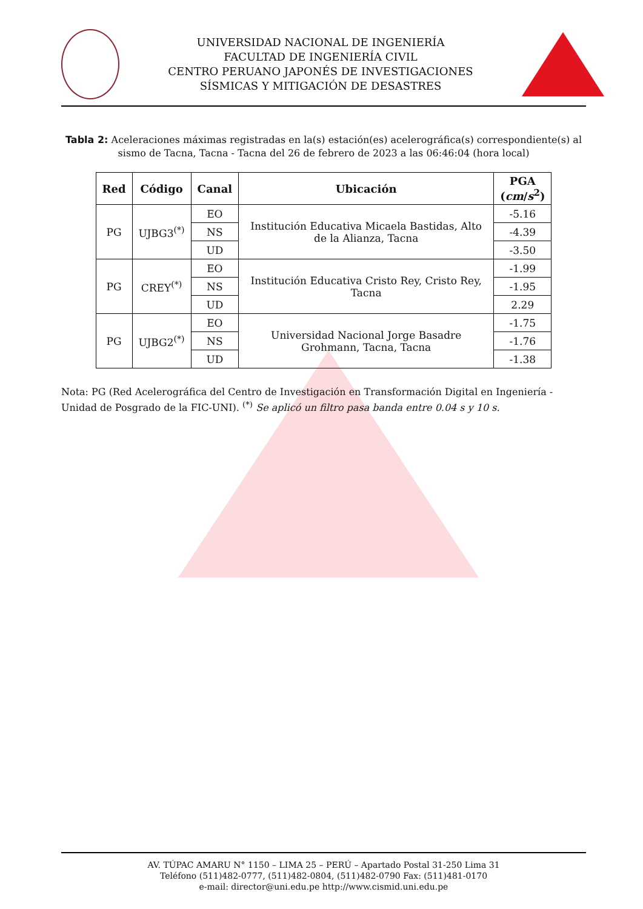UNIVERSIDAD NACIONAL DE INGENIERÍA
FACULTAD DE INGENIERÍA CIVIL
CENTRO PERUANO JAPONÉS DE INVESTIGACIONES
SÍSMICAS Y MITIGACIÓN DE DESASTRES
Tabla 2: Aceleraciones máximas registradas en la(s) estación(es) acelerográfica(s) correspondiente(s) al sismo de Tacna, Tacna - Tacna del 26 de febrero de 2023 a las 06:46:04 (hora local)
| Red | Código | Canal | Ubicación | PGA ( cm / s<sup>2</sup>) |
| --- | --- | --- | --- | --- |
| PG | UJBG3<sup>(*)</sup> | EO | Institución Educativa Micaela Bastidas, Alto de la Alianza, Tacna | -5.16 |
| | | NS | | -4.39 |
| | | UD | | -3.50 |
| PG | CREY<sup>(*)</sup> | EO | Institución Educativa Cristo Rey, Cristo Rey, Tacna | -1.99 |
| | | NS | | -1.95 |
| | | UD | | 2.29 |
| PG | UJBG2<sup>(*)</sup> | EO | Universidad Nacional Jorge Basadre Grohmann, Tacna, Tacna | -1.75 |
| | | NS | | -1.76 |
| | | UD | | -1.38 |
Nota: PG (Red Acelerográfica del Centro de Investigación en Transformación Digital en Ingeniería - Unidad de Posgrado de la FIC-UNI). <sup>(*)</sup> Se aplicó un filtro pasa banda entre 0.04 s y 10 s.
AV. TÚPAC AMARU N° 1150 – LIMA 25 – PERÚ – Apartado Postal 31-250 Lima 31
Teléfono (511)482-0777, (511)482-0804, (511)482-0790 Fax: (511)481-0170
e-mail: director@uni.edu.pe http://www.cismid.uni.edu.pe